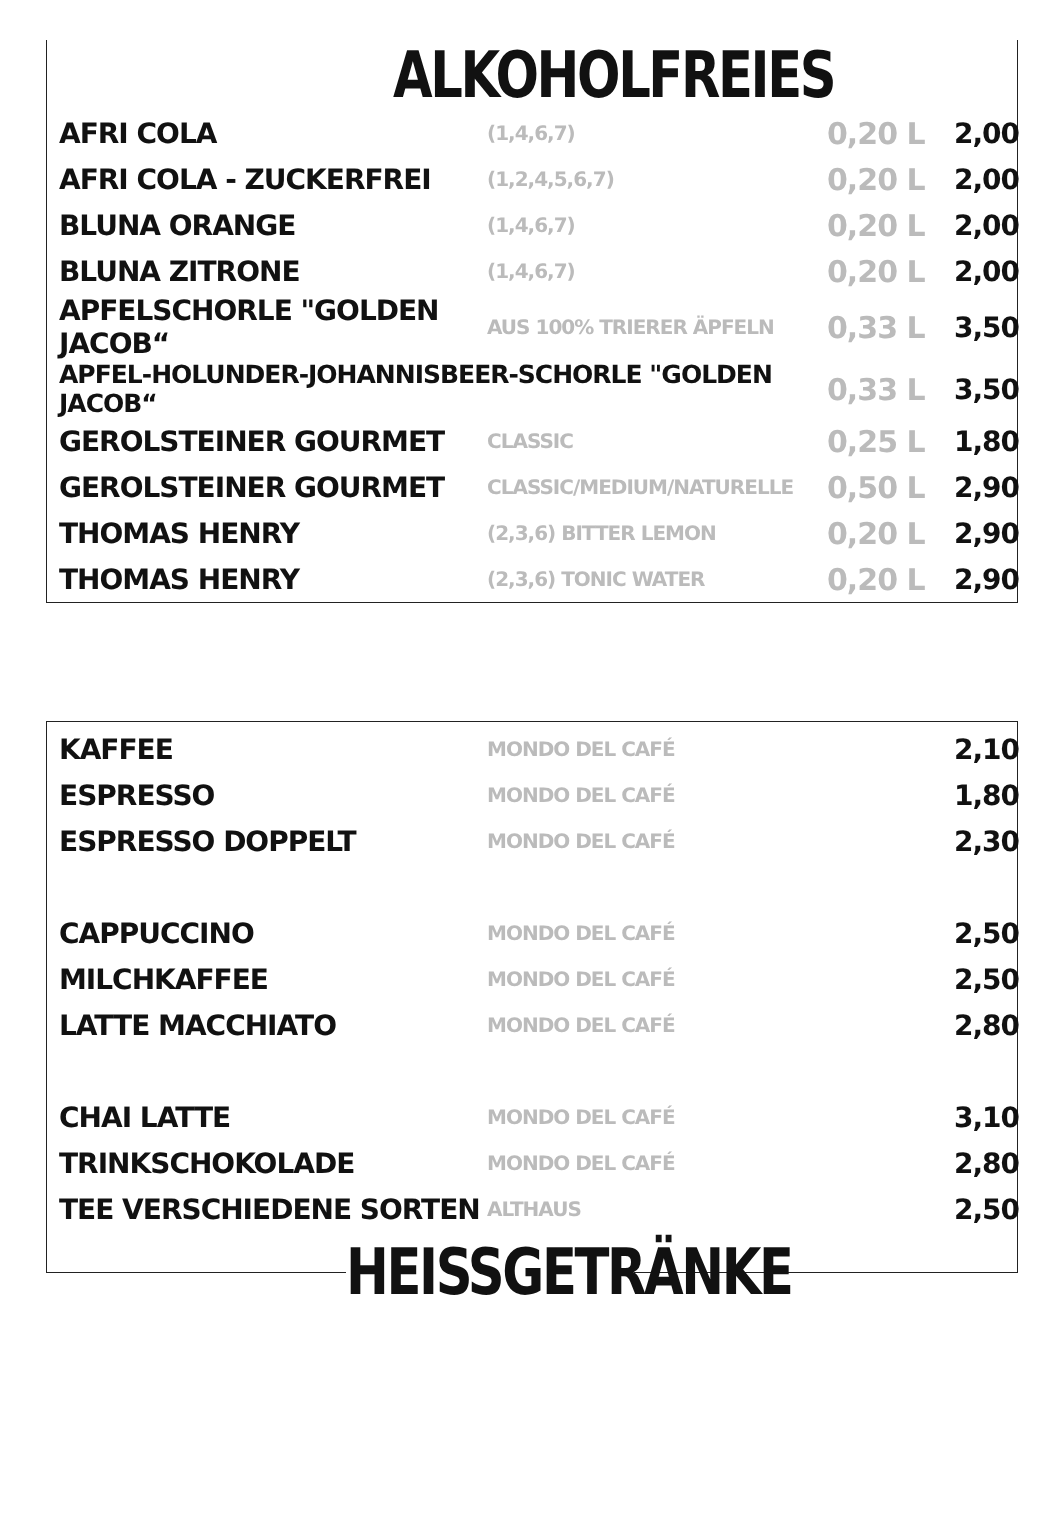ALKOHOLFREIES
| AFRI COLA | (1,4,6,7) | 0,20 L | 2,00 |
| AFRI COLA - ZUCKERFREI | (1,2,4,5,6,7) | 0,20 L | 2,00 |
| BLUNA ORANGE | (1,4,6,7) | 0,20 L | 2,00 |
| BLUNA ZITRONE | (1,4,6,7) | 0,20 L | 2,00 |
| APFELSCHORLE "GOLDEN JACOB“ | AUS 100% TRIERER ÄPFELN | 0,33 L | 3,50 |
| APFEL-HOLUNDER-JOHANNISBEER-SCHORLE "GOLDEN JACOB“ | | 0,33 L | 3,50 |
| GEROLSTEINER GOURMET | CLASSIC | 0,25 L | 1,80 |
| GEROLSTEINER GOURMET | CLASSIC/MEDIUM/NATURELLE | 0,50 L | 2,90 |
| THOMAS HENRY | (2,3,6) BITTER LEMON | 0,20 L | 2,90 |
| THOMAS HENRY | (2,3,6) TONIC WATER | 0,20 L | 2,90 |
| KAFFEE | MONDO DEL CAFÉ | | 2,10 |
| ESPRESSO | MONDO DEL CAFÉ | | 1,80 |
| ESPRESSO DOPPELT | MONDO DEL CAFÉ | | 2,30 |
| CAPPUCCINO | MONDO DEL CAFÉ | | 2,50 |
| MILCHKAFFEE | MONDO DEL CAFÉ | | 2,50 |
| LATTE MACCHIATO | MONDO DEL CAFÉ | | 2,80 |
| CHAI LATTE | MONDO DEL CAFÉ | | 3,10 |
| TRINKSCHOKOLADE | MONDO DEL CAFÉ | | 2,80 |
| TEE VERSCHIEDENE SORTEN | ALTHAUS | | 2,50 |
HEISSGETRÄNKE